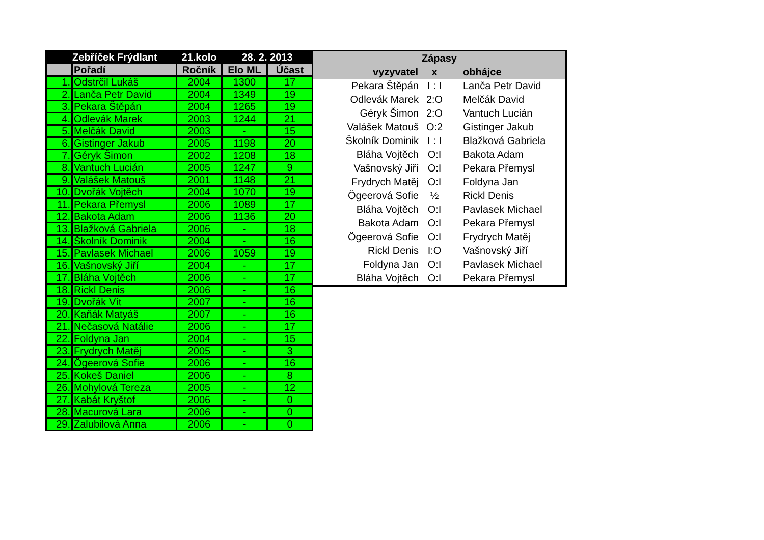| Zebříček Frýdlant | | 21.kolo | 28. 2. 2013 | |
| --- | --- | --- | --- | --- |
| | Pořadí | Ročník | Elo ML | Účast |
| 1. | Odstrčil Lukáš | 2004 | 1300 | 17 |
| 2. | Lanča Petr David | 2004 | 1349 | 19 |
| 3. | Pekara Štěpán | 2004 | 1265 | 19 |
| 4. | Odlevák Marek | 2003 | 1244 | 21 |
| 5. | Melčák David | 2003 | - | 15 |
| 6. | Gistinger Jakub | 2005 | 1198 | 20 |
| 7. | Géryk Šimon | 2002 | 1208 | 18 |
| 8. | Vantuch Lucián | 2005 | 1247 | 9 |
| 9. | Valášek Matouš | 2001 | 1148 | 21 |
| 10. | Dvořák Vojtěch | 2004 | 1070 | 19 |
| 11. | Pekara Přemysl | 2006 | 1089 | 17 |
| 12. | Bakota Adam | 2006 | 1136 | 20 |
| 13. | Blažková Gabriela | 2006 | - | 18 |
| 14. | Školník Dominik | 2004 | - | 16 |
| 15. | Pavlasek Michael | 2006 | 1059 | 19 |
| 16. | Vašnovský Jiří | 2004 | - | 17 |
| 17. | Bláha Vojtěch | 2006 | - | 17 |
| 18. | Rickl Denis | 2006 | - | 16 |
| 19. | Dvořák Vít | 2007 | - | 16 |
| 20. | Kaňák Matyáš | 2007 | - | 16 |
| 21. | Nečasová Natálie | 2006 | - | 17 |
| 22. | Foldyna Jan | 2004 | - | 15 |
| 23. | Frydrych Matěj | 2005 | - | 3 |
| 24. | Ögeerová Sofie | 2006 | - | 16 |
| 25. | Kokeš Daniel | 2006 | - | 8 |
| 26. | Mohylová Tereza | 2005 | - | 12 |
| 27. | Kabát Kryštof | 2006 | - | 0 |
| 28. | Macurová Lara | 2006 | - | 0 |
| 29. | Zalubilová Anna | 2006 | - | 0 |
| Zápasy | | |
| --- | --- | --- |
| vyzyvatel | x | obhájce |
| Pekara Štěpán | I : I | Lanča Petr David |
| Odlevák Marek | 2:O | Melčák David |
| Géryk Šimon | 2:O | Vantuch Lucián |
| Valášek Matouš | O:2 | Gistinger Jakub |
| Školník Dominik | I : I | Blažková Gabriela |
| Bláha Vojtěch | O:I | Bakota Adam |
| Vašnovský Jiří | O:I | Pekara Přemysl |
| Frydrych Matěj | O:I | Foldyna Jan |
| Ögeerová Sofie | ½ | Rickl Denis |
| Bláha Vojtěch | O:I | Pavlasek Michael |
| Bakota Adam | O:I | Pekara Přemysl |
| Ögeerová Sofie | O:I | Frydrych Matěj |
| Rickl Denis | I:O | Vašnovský Jiří |
| Foldyna Jan | O:I | Pavlasek Michael |
| Bláha Vojtěch | O:I | Pekara Přemysl |